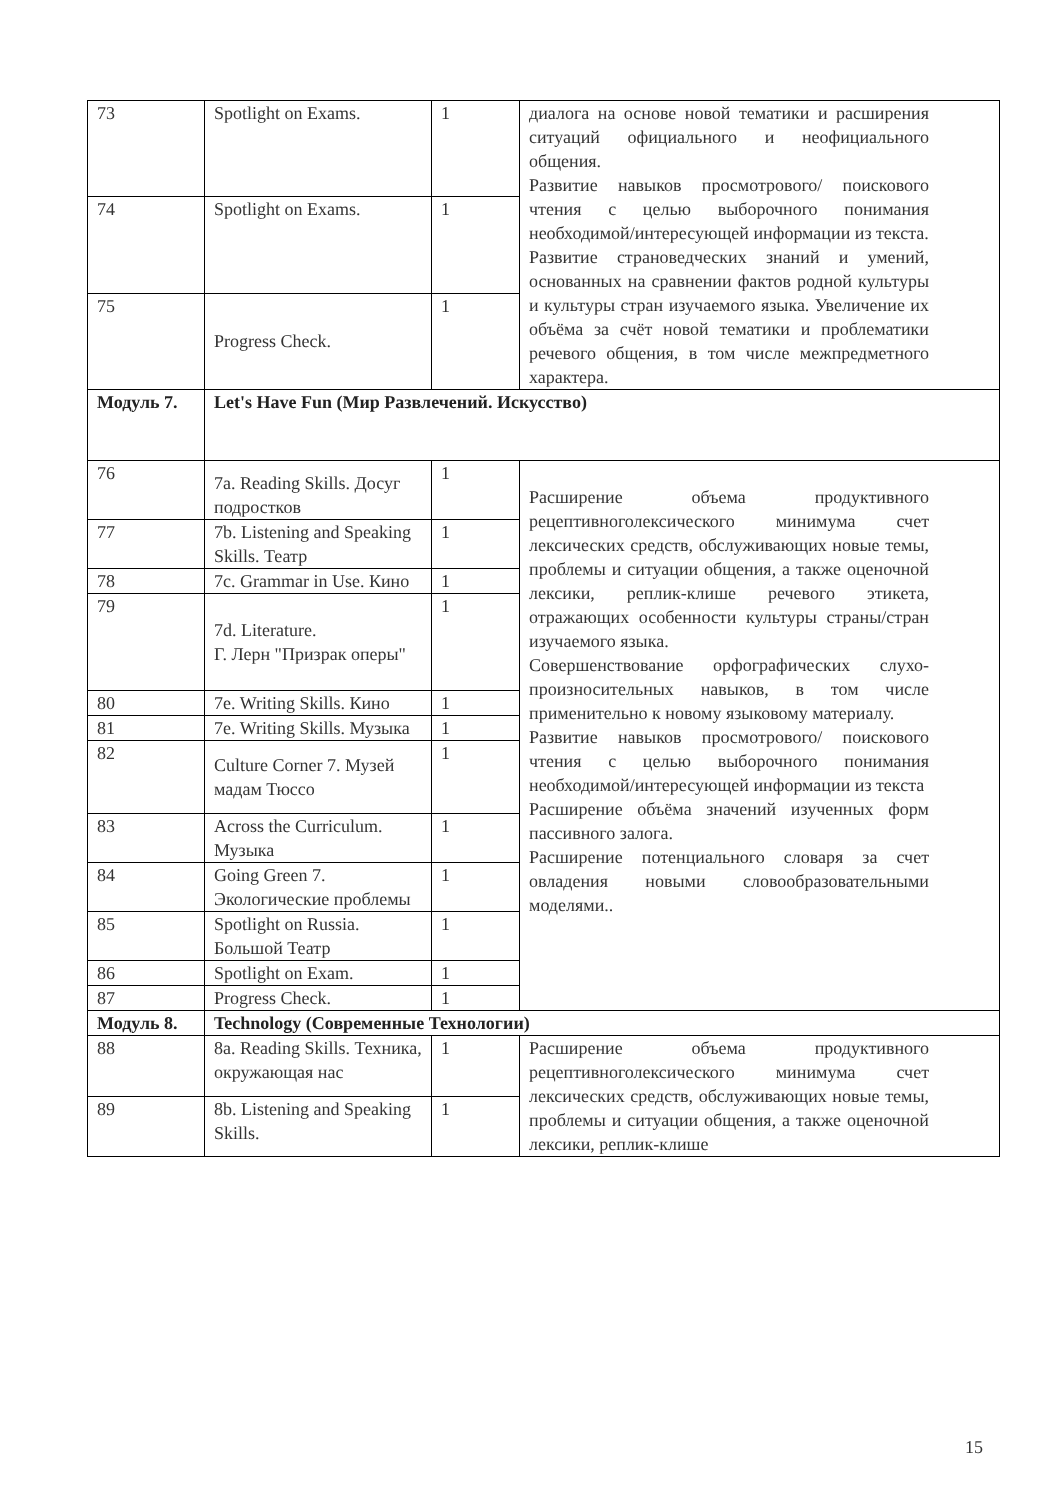| 73 | Spotlight on Exams. | 1 | диалога на основе новой тематики и расширения ситуаций официального и неофициального общения. Развитие навыков просмотрового/ поискового чтения с целью выборочного понимания необходимой/интересующей информации из текста. Развитие страноведческих знаний и умений, основанных на сравнении фактов родной культуры и культуры стран изучаемого языка. Увеличение их объёма за счёт новой тематики и проблематики речевого общения, в том числе межпредметного характера. |
| 74 | Spotlight on Exams. | 1 | |
| 75 | Progress Check. | 1 | |
| Модуль 7. | Let's Have Fun (Мир Развлечений. Искусство) | | |
| 76 | 7a. Reading Skills. Досуг подростков | 1 | Расширение объема продуктивного рецептивноголексического минимума счет лексических средств, обслуживающих новые темы, проблемы и ситуации общения, а также оценочной лексики, реплик-клише речевого этикета, отражающих особенности культуры страны/стран изучаемого языка. Совершенствование орфографических слухо-произносительных навыков, в том числе применительно к новому языковому материалу. Развитие навыков просмотрового/ поискового чтения с целью выборочного понимания необходимой/интересующей информации из текста Расширение объёма значений изученных форм пассивного залога. Расширение потенциального словаря за счет овладения новыми словообразовательными моделями.. |
| 77 | 7b. Listening and Speaking Skills. Театр | 1 | |
| 78 | 7c. Grammar in Use. Кино | 1 | |
| 79 | 7d. Literature. Г. Лерн "Призрак оперы" | 1 | |
| 80 | 7e. Writing Skills. Кино | 1 | |
| 81 | 7e. Writing Skills. Музыка | 1 | |
| 82 | Culture Corner 7. Музей мадам Тюссо | 1 | |
| 83 | Across the Curriculum. Музыка | 1 | |
| 84 | Going Green 7. Экологические проблемы | 1 | |
| 85 | Spotlight on Russia. Большой Театр | 1 | |
| 86 | Spotlight on Exam. | 1 | |
| 87 | Progress Check. | 1 | |
| Модуль 8. | Technology (Современные Технологии) | | |
| 88 | 8a. Reading Skills. Техника, окружающая нас | 1 | Расширение объема продуктивного рецептивноголексического минимума счет лексических средств, обслуживающих новые темы, проблемы и ситуации общения, а также оценочной лексики, реплик-клише |
| 89 | 8b. Listening and Speaking Skills. | 1 | |
15